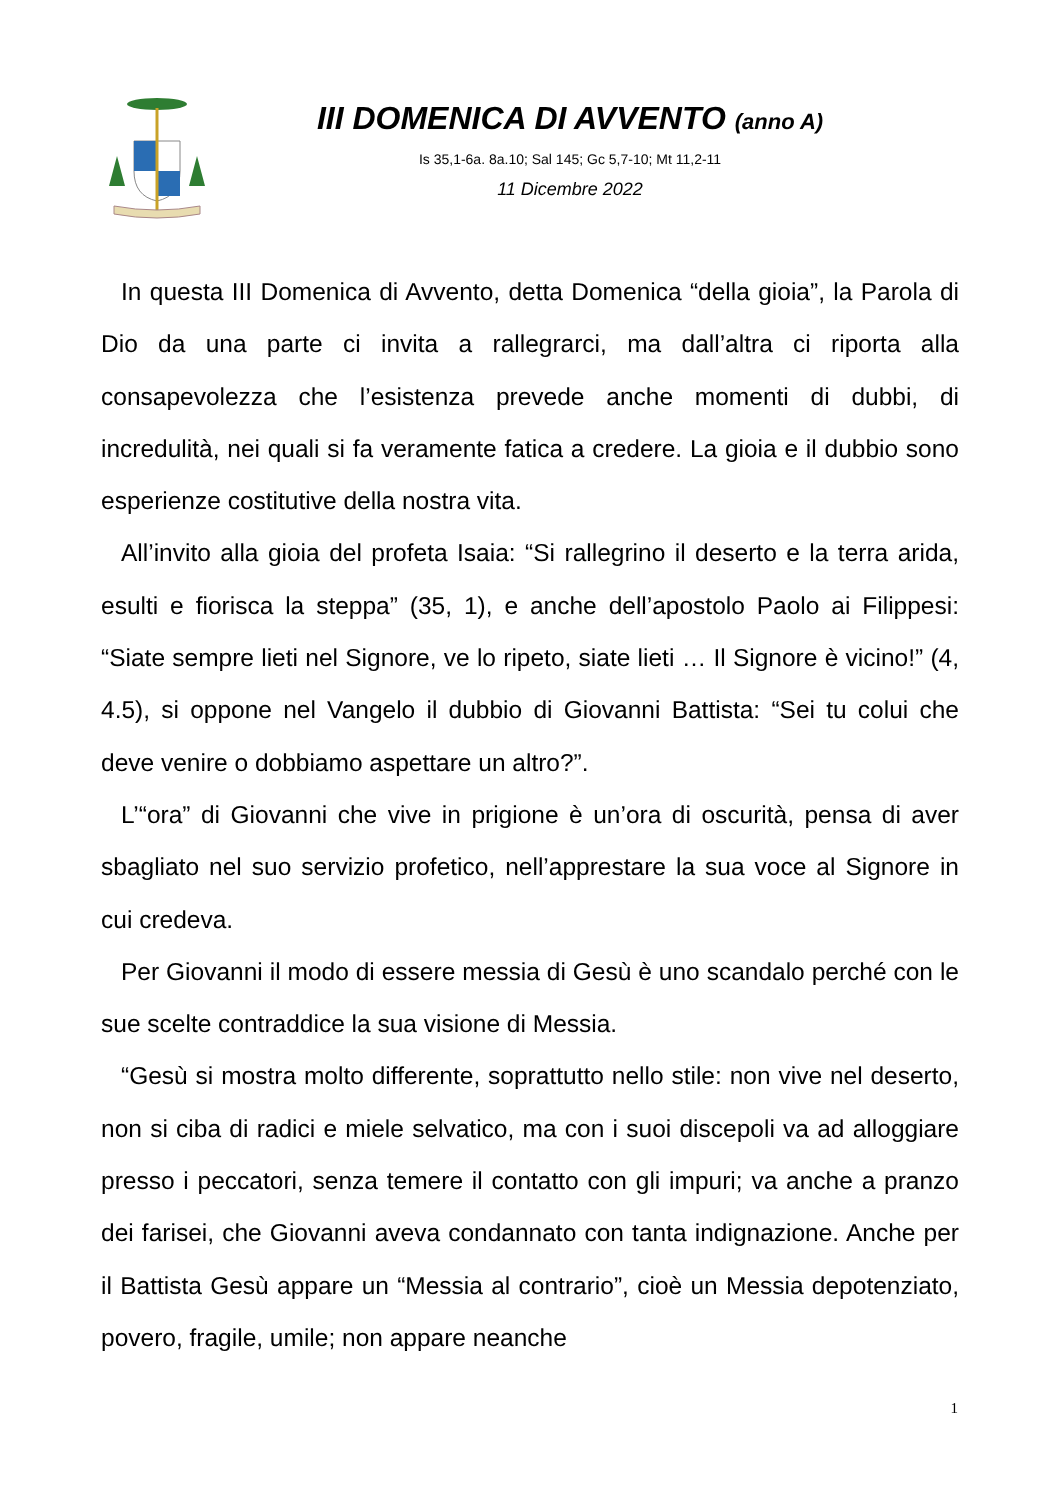III DOMENICA DI AVVENTO (anno A)
Is 35,1-6a. 8a.10; Sal 145; Gc 5,7-10; Mt 11,2-11
11 Dicembre 2022
In questa III Domenica di Avvento, detta Domenica “della gioia”, la Parola di Dio da una parte ci invita a rallegrarci, ma dall’altra ci riporta alla consapevolezza che l’esistenza prevede anche momenti di dubbi, di incredulità, nei quali si fa veramente fatica a credere. La gioia e il dubbio sono esperienze costitutive della nostra vita.
All’invito alla gioia del profeta Isaia: “Si rallegrino il deserto e la terra arida, esulti e fiorisca la steppa” (35, 1), e anche dell’apostolo Paolo ai Filippesi: “Siate sempre lieti nel Signore, ve lo ripeto, siate lieti … Il Signore è vicino!” (4, 4.5), si oppone nel Vangelo il dubbio di Giovanni Battista: “Sei tu colui che deve venire o dobbiamo aspettare un altro?”.
L’“ora” di Giovanni che vive in prigione è un’ora di oscurità, pensa di aver sbagliato nel suo servizio profetico, nell’apprestare la sua voce al Signore in cui credeva.
Per Giovanni il modo di essere messia di Gesù è uno scandalo perché con le sue scelte contraddice la sua visione di Messia.
“Gesù si mostra molto differente, soprattutto nello stile: non vive nel deserto, non si ciba di radici e miele selvatico, ma con i suoi discepoli va ad alloggiare presso i peccatori, senza temere il contatto con gli impuri; va anche a pranzo dei farisei, che Giovanni aveva condannato con tanta indignazione. Anche per il Battista Gesù appare un “Messia al contrario”, cioè un Messia depotenziato, povero, fragile, umile; non appare neanche
1